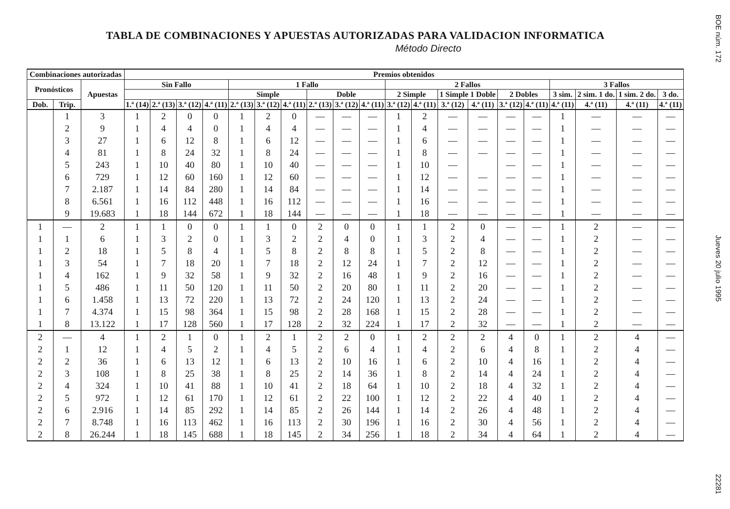TABLA DE COMBINACIONES Y APUESTAS AUTORIZADAS PARA VALIDACION INFORMATICA
Método Directo
| Combinaciones autorizadas | | | Premios obtenidos | | | | | | | | | | | | | | | | | | | |
| --- | --- | --- | --- | --- | --- | --- | --- | --- | --- | --- | --- | --- | --- | --- | --- | --- | --- | --- | --- | --- | --- | --- |
| Pronósticos | | Apuestas | Sin Fallo | | | | 1 Fallo | | | | | | 2 Fallos | | | | | | 3 Fallos | | | |
| | | | | | | | Simple | | | Doble | | | 2 Simple | | 1 Simple 1 Doble | | 2 Dobles | | 3 sim. | 2 sim. 1 do. | 1 sim. 2 do. | 3 do. |
| Dob. | Trip. | | 1.ª (14) | 2.ª (13) | 3.ª (12) | 4.ª (11) | 2.ª (13) | 3.ª (12) | 4.ª (11) | 2.ª (13) | 3.ª (12) | 4.ª (11) | 3.ª (12) | 4.ª (11) | 3.ª (12) | 4.ª (11) | 3.ª (12) | 4.ª (11) | 4.ª (11) | 4.ª (11) | 4.ª (11) | 4.ª (11) |
| | 1 | 3 | 1 | 2 | 0 | 0 | 1 | 2 | 0 | — | — | — | 1 | 2 | — | — | — | — | 1 | — | — | — |
| | 2 | 9 | 1 | 4 | 4 | 0 | 1 | 4 | 4 | — | — | — | 1 | 4 | — | — | — | — | 1 | — | — | — |
| | 3 | 27 | 1 | 6 | 12 | 8 | 1 | 6 | 12 | — | — | — | 1 | 6 | — | — | — | — | 1 | — | — | — |
| | 4 | 81 | 1 | 8 | 24 | 32 | 1 | 8 | 24 | — | — | — | 1 | 8 | — | — | — | — | 1 | — | — | — |
| | 5 | 243 | 1 | 10 | 40 | 80 | 1 | 10 | 40 | — | — | — | 1 | 10 | — | | — | — | 1 | — | — | — |
| | 6 | 729 | 1 | 12 | 60 | 160 | 1 | 12 | 60 | — | — | — | 1 | 12 | — | — | — | — | 1 | — | — | — |
| | 7 | 2.187 | 1 | 14 | 84 | 280 | 1 | 14 | 84 | — | — | — | 1 | 14 | — | — | — | — | 1 | — | — | — |
| | 8 | 6.561 | 1 | 16 | 112 | 448 | 1 | 16 | 112 | — | — | — | 1 | 16 | — | — | — | — | 1 | — | — | — |
| | 9 | 19.683 | 1 | 18 | 144 | 672 | 1 | 18 | 144 | — | — | — | 1 | 18 | — | — | — | — | 1 | — | — | — |
| 1 | — | 2 | 1 | 1 | 0 | 0 | 1 | 1 | 0 | 2 | 0 | 0 | 1 | 1 | 2 | 0 | — | — | 1 | 2 | — | — |
| 1 | 1 | 6 | 1 | 3 | 2 | 0 | 1 | 3 | 2 | 2 | 4 | 0 | 1 | 3 | 2 | 4 | — | — | 1 | 2 | — | — |
| 1 | 2 | 18 | 1 | 5 | 8 | 4 | 1 | 5 | 8 | 2 | 8 | 8 | 1 | 5 | 2 | 8 | — | — | 1 | 2 | — | — |
| 1 | 3 | 54 | 1 | 7 | 18 | 20 | 1 | 7 | 18 | 2 | 12 | 24 | 1 | 7 | 2 | 12 | — | — | 1 | 2 | — | — |
| 1 | 4 | 162 | 1 | 9 | 32 | 58 | 1 | 9 | 32 | 2 | 16 | 48 | 1 | 9 | 2 | 16 | — | — | 1 | 2 | — | — |
| 1 | 5 | 486 | 1 | 11 | 50 | 120 | 1 | 11 | 50 | 2 | 20 | 80 | 1 | 11 | 2 | 20 | — | — | 1 | 2 | — | — |
| 1 | 6 | 1.458 | 1 | 13 | 72 | 220 | 1 | 13 | 72 | 2 | 24 | 120 | 1 | 13 | 2 | 24 | — | — | 1 | 2 | — | — |
| 1 | 7 | 4.374 | 1 | 15 | 98 | 364 | 1 | 15 | 98 | 2 | 28 | 168 | 1 | 15 | 2 | 28 | — | — | 1 | 2 | — | — |
| 1 | 8 | 13.122 | 1 | 17 | 128 | 560 | 1 | 17 | 128 | 2 | 32 | 224 | 1 | 17 | 2 | 32 | — | — | 1 | 2 | — | — |
| 2 | — | 4 | 1 | 2 | 1 | 0 | 1 | 2 | 1 | 2 | 2 | 0 | 1 | 2 | 2 | 2 | 4 | 0 | 1 | 2 | 4 | — |
| 2 | 1 | 12 | 1 | 4 | 5 | 2 | 1 | 4 | 5 | 2 | 6 | 4 | 1 | 4 | 2 | 6 | 4 | 8 | 1 | 2 | 4 | — |
| 2 | 2 | 36 | 1 | 6 | 13 | 12 | 1 | 6 | 13 | 2 | 10 | 16 | 1 | 6 | 2 | 10 | 4 | 16 | 1 | 2 | 4 | — |
| 2 | 3 | 108 | 1 | 8 | 25 | 38 | 1 | 8 | 25 | 2 | 14 | 36 | 1 | 8 | 2 | 14 | 4 | 24 | 1 | 2 | 4 | — |
| 2 | 4 | 324 | 1 | 10 | 41 | 88 | 1 | 10 | 41 | 2 | 18 | 64 | 1 | 10 | 2 | 18 | 4 | 32 | 1 | 2 | 4 | — |
| 2 | 5 | 972 | 1 | 12 | 61 | 170 | 1 | 12 | 61 | 2 | 22 | 100 | 1 | 12 | 2 | 22 | 4 | 40 | 1 | 2 | 4 | — |
| 2 | 6 | 2.916 | 1 | 14 | 85 | 292 | 1 | 14 | 85 | 2 | 26 | 144 | 1 | 14 | 2 | 26 | 4 | 48 | 1 | 2 | 4 | — |
| 2 | 7 | 8.748 | 1 | 16 | 113 | 462 | 1 | 16 | 113 | 2 | 30 | 196 | 1 | 16 | 2 | 30 | 4 | 56 | 1 | 2 | 4 | — |
| 2 | 8 | 26.244 | 1 | 18 | 145 | 688 | 1 | 18 | 145 | 2 | 34 | 256 | 1 | 18 | 2 | 34 | 4 | 64 | 1 | 2 | 4 | — |
BOE núm. 172 Jueves 20 julio 1995 22281